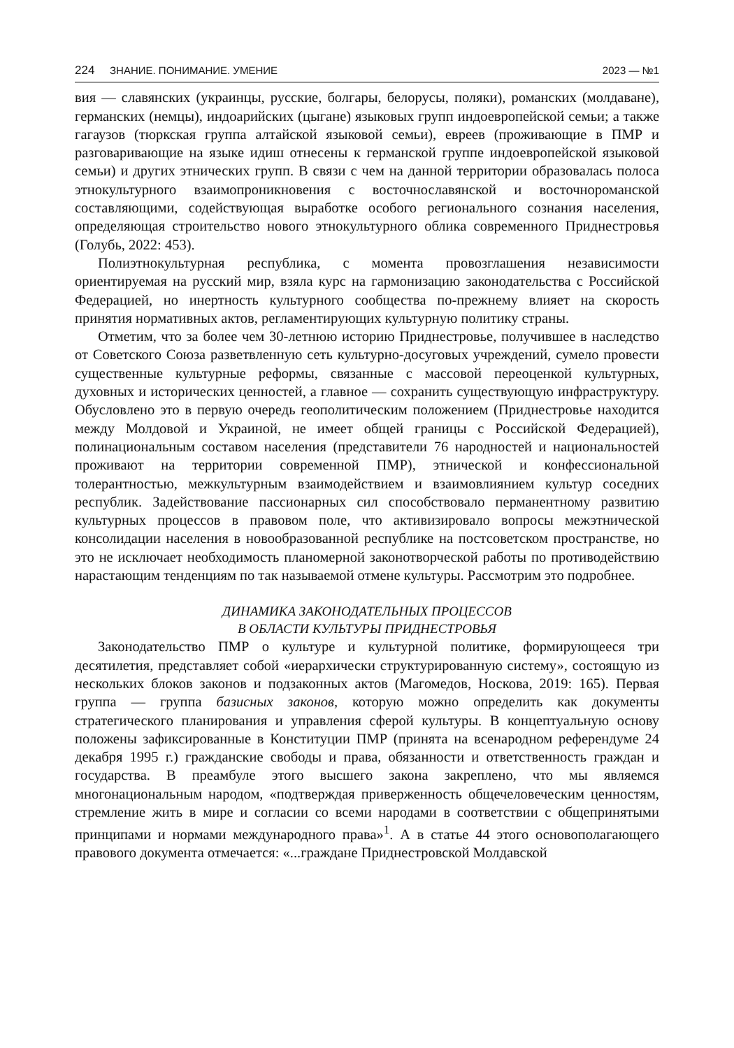224 ЗНАНИЕ. ПОНИМАНИЕ. УМЕНИЕ 2023 — №1
вия — славянских (украинцы, русские, болгары, белорусы, поляки), романских (молдаване), германских (немцы), индоарийских (цыгане) языковых групп индоевропейской семьи; а также гагаузов (тюркская группа алтайской языковой семьи), евреев (проживающие в ПМР и разговаривающие на языке идиш отнесены к германской группе индоевропейской языковой семьи) и других этнических групп. В связи с чем на данной территории образовалась полоса этнокультурного взаимопроникновения с восточнославянской и восточнороманской составляющими, содействующая выработке особого регионального сознания населения, определяющая строительство нового этнокультурного облика современного Приднестровья (Голубь, 2022: 453).
Полиэтнокультурная республика, с момента провозглашения независимости ориентируемая на русский мир, взяла курс на гармонизацию законодательства с Российской Федерацией, но инертность культурного сообщества по-прежнему влияет на скорость принятия нормативных актов, регламентирующих культурную политику страны.
Отметим, что за более чем 30-летнюю историю Приднестровье, получившее в наследство от Советского Союза разветвленную сеть культурно-досуговых учреждений, сумело провести существенные культурные реформы, связанные с массовой переоценкой культурных, духовных и исторических ценностей, а главное — сохранить существующую инфраструктуру. Обусловлено это в первую очередь геополитическим положением (Приднестровье находится между Молдовой и Украиной, не имеет общей границы с Российской Федерацией), полинациональным составом населения (представители 76 народностей и национальностей проживают на территории современной ПМР), этнической и конфессиональной толерантностью, межкультурным взаимодействием и взаимовлиянием культур соседних республик. Задействование пассионарных сил способствовало перманентному развитию культурных процессов в правовом поле, что активизировало вопросы межэтнической консолидации населения в новообразованной республике на постсоветском пространстве, но это не исключает необходимость планомерной законотворческой работы по противодействию нарастающим тенденциям по так называемой отмене культуры. Рассмотрим это подробнее.
ДИНАМИКА ЗАКОНОДАТЕЛЬНЫХ ПРОЦЕССОВ
В ОБЛАСТИ КУЛЬТУРЫ ПРИДНЕСТРОВЬЯ
Законодательство ПМР о культуре и культурной политике, формирующееся три десятилетия, представляет собой «иерархически структурированную систему», состоящую из нескольких блоков законов и подзаконных актов (Магомедов, Носкова, 2019: 165). Первая группа — группа базисных законов, которую можно определить как документы стратегического планирования и управления сферой культуры. В концептуальную основу положены зафиксированные в Конституции ПМР (принята на всенародном референдуме 24 декабря 1995 г.) гражданские свободы и права, обязанности и ответственность граждан и государства. В преамбуле этого высшего закона закреплено, что мы являемся многонациональным народом, «подтверждая приверженность общечеловеческим ценностям, стремление жить в мире и согласии со всеми народами в соответствии с общепринятыми принципами и нормами международного права»<sup>1</sup>. А в статье 44 этого основополагающего правового документа отмечается: «...граждане Приднестровской Молдавской